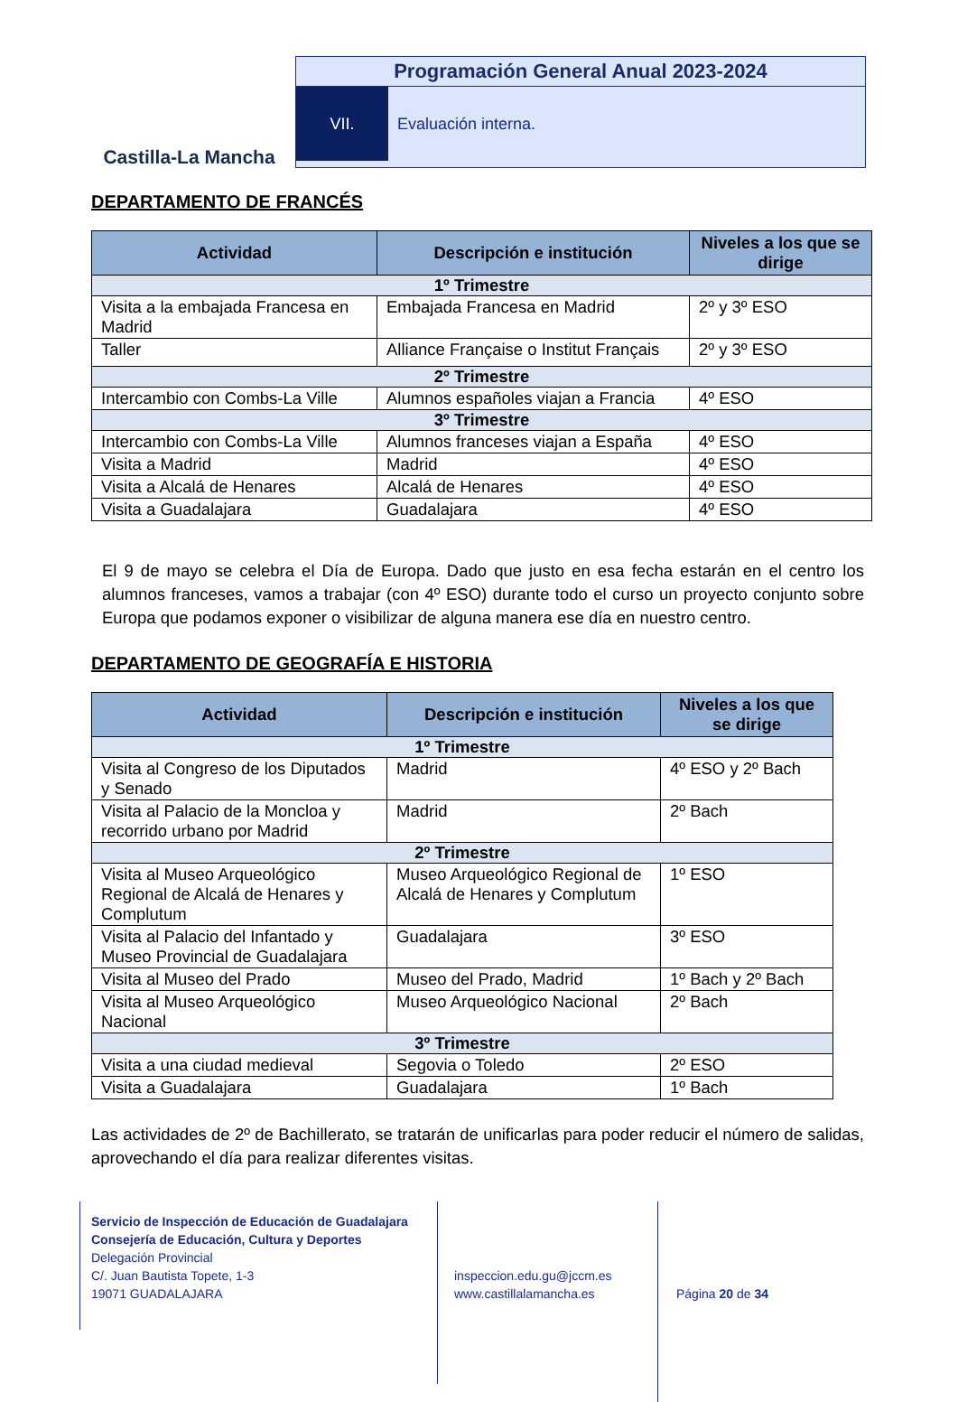Castilla-La Mancha
Programación General Anual 2023-2024
VII. Evaluación interna.
DEPARTAMENTO DE FRANCÉS
| Actividad | Descripción e institución | Niveles a los que se dirige |
| --- | --- | --- |
| 1º Trimestre | | |
| Visita a la embajada Francesa en Madrid | Embajada Francesa en Madrid | 2º y 3º ESO |
| Taller | Alliance Française o Institut Français | 2º y 3º ESO |
| 2º Trimestre | | |
| Intercambio con Combs-La Ville | Alumnos españoles viajan a Francia | 4º ESO |
| 3º Trimestre | | |
| Intercambio con Combs-La Ville | Alumnos franceses viajan a España | 4º ESO |
| Visita a Madrid | Madrid | 4º ESO |
| Visita a Alcalá de Henares | Alcalá de Henares | 4º ESO |
| Visita a Guadalajara | Guadalajara | 4º ESO |
El 9 de mayo se celebra el Día de Europa. Dado que justo en esa fecha estarán en el centro los alumnos franceses, vamos a trabajar (con 4º ESO) durante todo el curso un proyecto conjunto sobre Europa que podamos exponer o visibilizar de alguna manera ese día en nuestro centro.
DEPARTAMENTO DE GEOGRAFÍA E HISTORIA
| Actividad | Descripción e institución | Niveles a los que se dirige |
| --- | --- | --- |
| 1º Trimestre | | |
| Visita al Congreso de los Diputados y Senado | Madrid | 4º ESO y 2º Bach |
| Visita al Palacio de la Moncloa y recorrido urbano por Madrid | Madrid | 2º Bach |
| 2º Trimestre | | |
| Visita al Museo Arqueológico Regional de Alcalá de Henares y Complutum | Museo Arqueológico Regional de Alcalá de Henares y Complutum | 1º ESO |
| Visita al Palacio del Infantado y Museo Provincial de Guadalajara | Guadalajara | 3º ESO |
| Visita al Museo del Prado | Museo del Prado, Madrid | 1º Bach y 2º Bach |
| Visita al Museo Arqueológico Nacional | Museo Arqueológico Nacional | 2º Bach |
| 3º Trimestre | | |
| Visita a una ciudad medieval | Segovia o Toledo | 2º ESO |
| Visita a Guadalajara | Guadalajara | 1º Bach |
Las actividades de 2º de Bachillerato, se tratarán de unificarlas para poder reducir el número de salidas, aprovechando el día para realizar diferentes visitas.
Servicio de Inspección de Educación de Guadalajara
Consejería de Educación, Cultura y Deportes
Delegación Provincial
C/. Juan Bautista Topete, 1-3
19071 GUADALAJARA
inspeccion.edu.gu@jccm.es
www.castillalamancha.es
Página 20 de 34